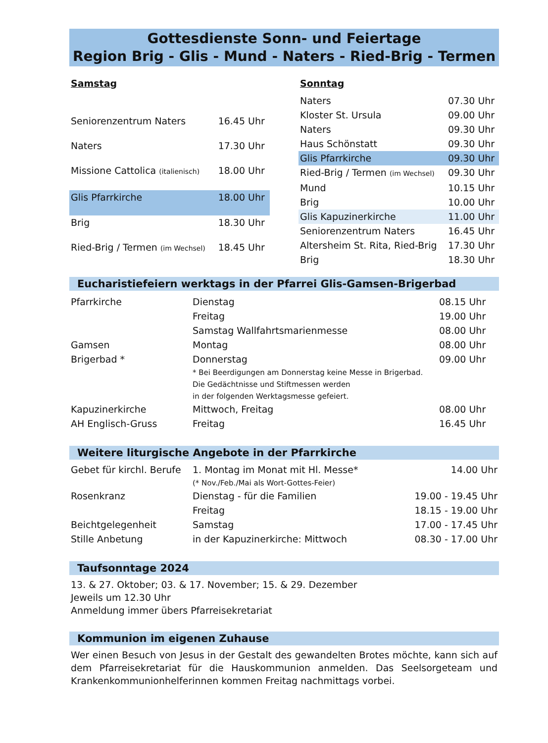Gottesdienste Sonn- und Feiertage
Region Brig - Glis - Mund - Naters - Ried-Brig - Termen
| Samstag | |
| --- | --- |
| Seniorenzentrum Naters | 16.45 Uhr |
| Naters | 17.30 Uhr |
| Missione Cattolica (italienisch) | 18.00 Uhr |
| Glis Pfarrkirche | 18.00 Uhr |
| Brig | 18.30 Uhr |
| Ried-Brig / Termen (im Wechsel) | 18.45 Uhr |
| Sonntag | |
| --- | --- |
| Naters | 07.30 Uhr |
| Kloster St. Ursula | 09.00 Uhr |
| Naters | 09.30 Uhr |
| Haus Schönstatt | 09.30 Uhr |
| Glis Pfarrkirche | 09.30 Uhr |
| Ried-Brig / Termen (im Wechsel) | 09.30 Uhr |
| Mund | 10.15 Uhr |
| Brig | 10.00 Uhr |
| Glis Kapuzinerkirche | 11.00 Uhr |
| Seniorenzentrum Naters | 16.45 Uhr |
| Altersheim St. Rita, Ried-Brig | 17.30 Uhr |
| Brig | 18.30 Uhr |
Eucharistiefeiern werktags in der Pfarrei Glis-Gamsen-Brigerbad
| Pfarrkirche | Dienstag | 08.15 Uhr |
| | Freitag | 19.00 Uhr |
| | Samstag Wallfahrtsmarienmesse | 08.00 Uhr |
| Gamsen | Montag | 08.00 Uhr |
| Brigerbad * | Donnerstag * Bei Beerdigungen am Donnerstag keine Messe in Brigerbad. Die Gedächtnisse und Stiftmessen werden in der folgenden Werktagsmesse gefeiert. | 09.00 Uhr |
| Kapuzinerkirche | Mittwoch, Freitag | 08.00 Uhr |
| AH Englisch-Gruss | Freitag | 16.45 Uhr |
Weitere liturgische Angebote in der Pfarrkirche
| Gebet für kirchl. Berufe | 1. Montag im Monat mit Hl. Messe* (* Nov./Feb./Mai als Wort-Gottes-Feier) | 14.00 Uhr |
| Rosenkranz | Dienstag - für die Familien | 19.00 - 19.45 Uhr |
| | Freitag | 18.15 - 19.00 Uhr |
| Beichtgelegenheit | Samstag | 17.00 - 17.45 Uhr |
| Stille Anbetung | in der Kapuzinerkirche: Mittwoch | 08.30 - 17.00 Uhr |
Taufsonntage 2024
13. & 27. Oktober; 03. & 17. November; 15. & 29. Dezember
Jeweils um 12.30 Uhr
Anmeldung immer übers Pfarreisekretariat
Kommunion im eigenen Zuhause
Wer einen Besuch von Jesus in der Gestalt des gewandelten Brotes möchte, kann sich auf dem Pfarreisekretariat für die Hauskommunion anmelden. Das Seelsorgeteam und Krankenkommunionhelferinnen kommen Freitag nachmittags vorbei.